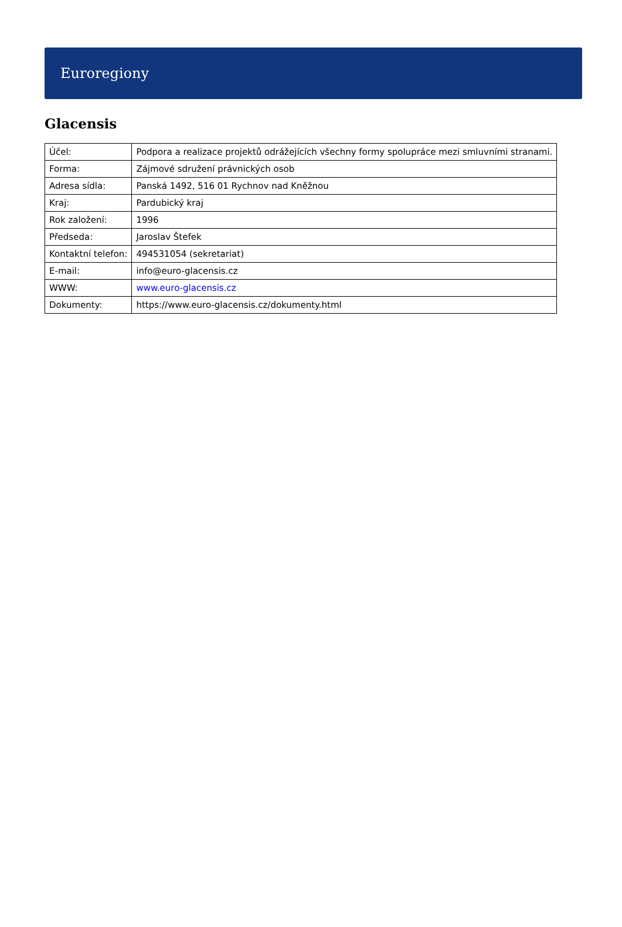Euroregiony
Glacensis
| Účel: | Podpora a realizace projektů odrážejících všechny formy spolupráce mezi smluvními stranami. |
| Forma: | Zájmové sdružení právnických osob |
| Adresa sídla: | Panská 1492, 516 01 Rychnov nad Kněžnou |
| Kraj: | Pardubický kraj |
| Rok založení: | 1996 |
| Předseda: | Jaroslav Štefek |
| Kontaktní telefon: | 494531054 (sekretariat) |
| E-mail: | info@euro-glacensis.cz |
| WWW: | www.euro-glacensis.cz |
| Dokumenty: | https://www.euro-glacensis.cz/dokumenty.html |